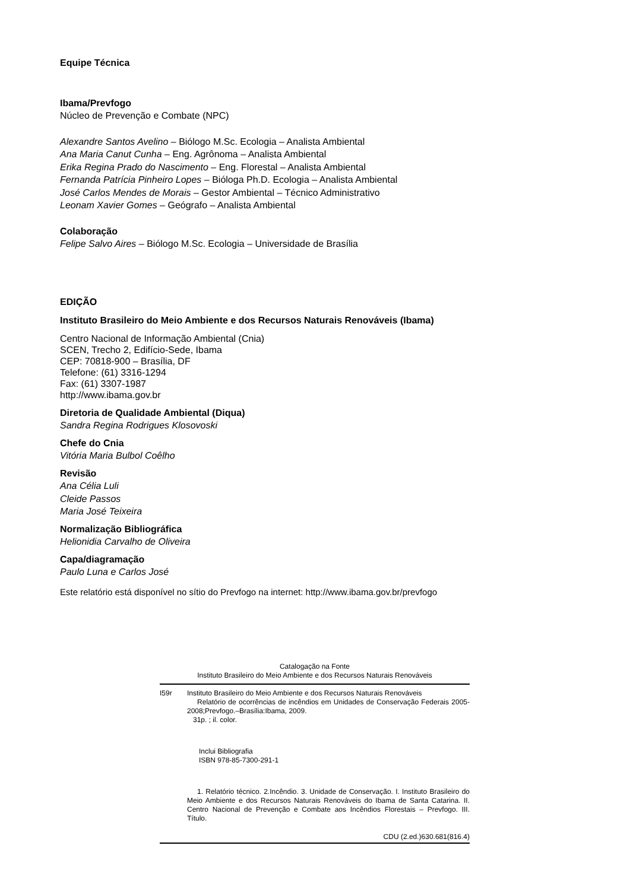Equipe Técnica
Ibama/Prevfogo
Núcleo de Prevenção e Combate (NPC)
Alexandre Santos Avelino – Biólogo M.Sc. Ecologia – Analista Ambiental
Ana Maria Canut Cunha – Eng. Agrônoma – Analista Ambiental
Erika Regina Prado do Nascimento – Eng. Florestal – Analista Ambiental
Fernanda Patrícia Pinheiro Lopes – Bióloga Ph.D. Ecologia – Analista Ambiental
José Carlos Mendes de Morais – Gestor Ambiental – Técnico Administrativo
Leonam Xavier Gomes – Geógrafo – Analista Ambiental
Colaboração
Felipe Salvo Aires – Biólogo M.Sc. Ecologia – Universidade de Brasília
EDIÇÃO
Instituto Brasileiro do Meio Ambiente e dos Recursos Naturais Renováveis (Ibama)
Centro Nacional de Informação Ambiental (Cnia)
SCEN, Trecho 2, Edifício-Sede, Ibama
CEP: 70818-900 – Brasília, DF
Telefone: (61) 3316-1294
Fax: (61) 3307-1987
http://www.ibama.gov.br
Diretoria de Qualidade Ambiental (Diqua)
Sandra Regina Rodrigues Klosovoski
Chefe do Cnia
Vitória Maria Bulbol Coêlho
Revisão
Ana Célia Luli
Cleide Passos
Maria José Teixeira
Normalização Bibliográfica
Helionidia Carvalho de Oliveira
Capa/diagramação
Paulo Luna e Carlos José
Este relatório está disponível no sítio do Prevfogo na internet: http://www.ibama.gov.br/prevfogo
Catalogação na Fonte
Instituto Brasileiro do Meio Ambiente e dos Recursos Naturais Renováveis
I59r Instituto Brasileiro do Meio Ambiente e dos Recursos Naturais Renováveis
Relatório de ocorrências de incêndios em Unidades de Conservação Federais 2005-2008;Prevfogo.–Brasília:Ibama, 2009.
31p. ; il. color.
Inclui Bibliografia
ISBN 978-85-7300-291-1
1. Relatório técnico. 2.Incêndio. 3. Unidade de Conservação. I. Instituto Brasileiro do Meio Ambiente e dos Recursos Naturais Renováveis do Ibama de Santa Catarina. II. Centro Nacional de Prevenção e Combate aos Incêndios Florestais – Prevfogo. III. Título.
CDU (2.ed.)630.681(816.4)